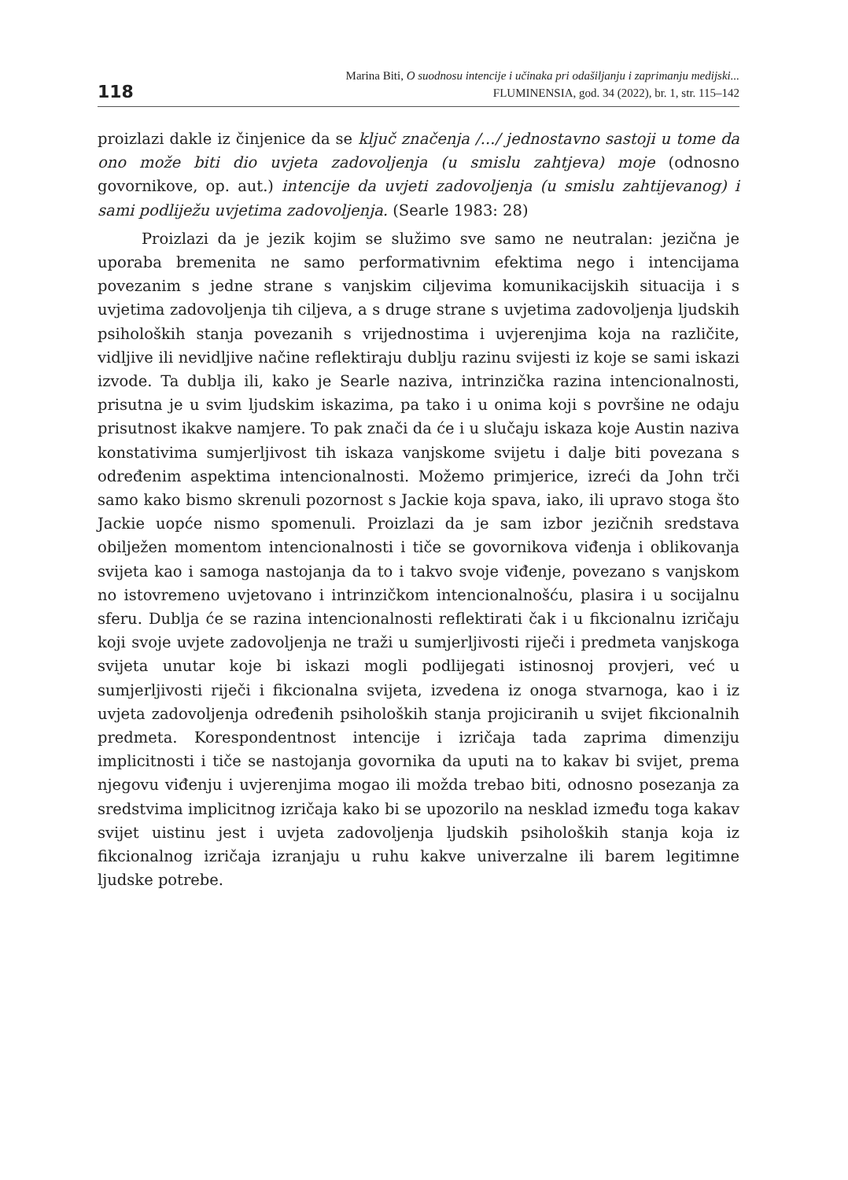118
Marina Biti, O suodnosu intencije i učinaka pri odašiljanju i zaprimanju medijski...
FLUMINENSIA, god. 34 (2022), br. 1, str. 115–142
proizlazi dakle iz činjenice da se ključ značenja /.../ jednostavno sastoji u tome da ono može biti dio uvjeta zadovoljenja (u smislu zahtjeva) moje (odnosno govornikove, op. aut.) intencije da uvjeti zadovoljenja (u smislu zahtijevanog) i sami podliježu uvjetima zadovoljenja. (Searle 1983: 28)
Proizlazi da je jezik kojim se služimo sve samo ne neutralan: jezična je uporaba bremenita ne samo performativnim efektima nego i intencijama povezanim s jedne strane s vanjskim ciljevima komunikacijskih situacija i s uvjetima zadovoljenja tih ciljeva, a s druge strane s uvjetima zadovoljenja ljudskih psiholoških stanja povezanih s vrijednostima i uvjerenjima koja na različite, vidljive ili nevidljive načine reflektiraju dublju razinu svijesti iz koje se sami iskazi izvode. Ta dublja ili, kako je Searle naziva, intrinzička razina intencionalnosti, prisutna je u svim ljudskim iskazima, pa tako i u onima koji s površine ne odaju prisutnost ikakve namjere. To pak znači da će i u slučaju iskaza koje Austin naziva konstativima sumjerljivost tih iskaza vanjskome svijetu i dalje biti povezana s određenim aspektima intencionalnosti. Možemo primjerice, izreći da John trči samo kako bismo skrenuli pozornost s Jackie koja spava, iako, ili upravo stoga što Jackie uopće nismo spomenuli. Proizlazi da je sam izbor jezičnih sredstava obilježen momentom intencionalnosti i tiče se govornikova viđenja i oblikovanja svijeta kao i samoga nastojanja da to i takvo svoje viđenje, povezano s vanjskom no istovremeno uvjetovano i intrinzičkom intencionalnošću, plasira i u socijalnu sferu. Dublja će se razina intencionalnosti reflektirati čak i u fikcionalnu izričaju koji svoje uvjete zadovoljenja ne traži u sumjerljivosti riječi i predmeta vanjskoga svijeta unutar koje bi iskazi mogli podlijegati istinosnoj provjeri, već u sumjerljivosti riječi i fikcionalna svijeta, izvedena iz onoga stvarnoga, kao i iz uvjeta zadovoljenja određenih psiholoških stanja projiciranih u svijet fikcionalnih predmeta. Korespondentnost intencije i izričaja tada zaprima dimenziju implicitnosti i tiče se nastojanja govornika da uputi na to kakav bi svijet, prema njegovu viđenju i uvjerenjima mogao ili možda trebao biti, odnosno posezanja za sredstvima implicitnog izričaja kako bi se upozorilo na nesklad između toga kakav svijet uistinu jest i uvjeta zadovoljenja ljudskih psiholoških stanja koja iz fikcionalnog izričaja izranjaju u ruhu kakve univerzalne ili barem legitimne ljudske potrebe.